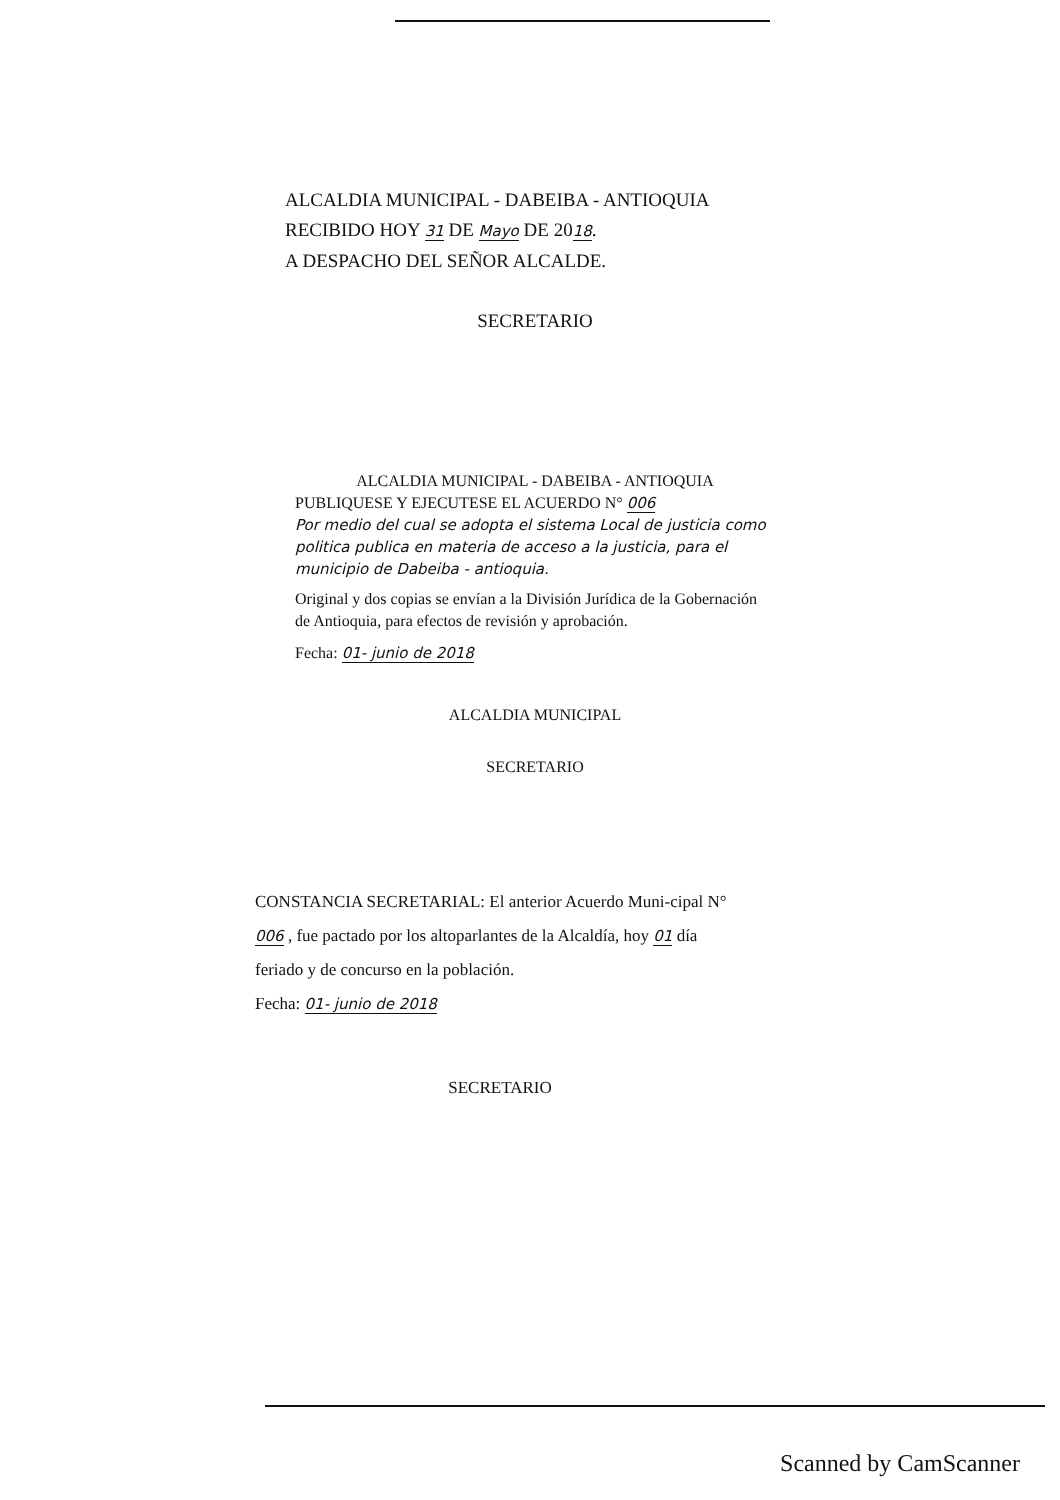ALCALDIA MUNICIPAL - DABEIBA - ANTIOQUIA
RECIBIDO HOY 31 DE Mayo DE 2018.
A DESPACHO DEL SEÑOR ALCALDE.
SECRETARIO
ALCALDIA MUNICIPAL - DABEIBA - ANTIOQUIA
PUBLIQUESE Y EJECUTESE EL ACUERDO N° 006
Por medio del cual se adopta el sistema Local de justicia como politica publica en materia de acceso a la justicia, para el municipio de Dabeiba - antioquia.
Original y dos copias se envían a la División Jurídica de la Gobernación de Antioquia, para efectos de revisión y aprobación.
Fecha: 01- junio de 2018
ALCALDIA MUNICIPAL
SECRETARIO
CONSTANCIA SECRETARIAL: El anterior Acuerdo Muni-cipal N° 006 , fue pactado por los altoparlantes de la Alcaldía, hoy 01 día feriado y de concurso en la población.
Fecha: 01- junio de 2018
SECRETARIO
Scanned by CamScanner